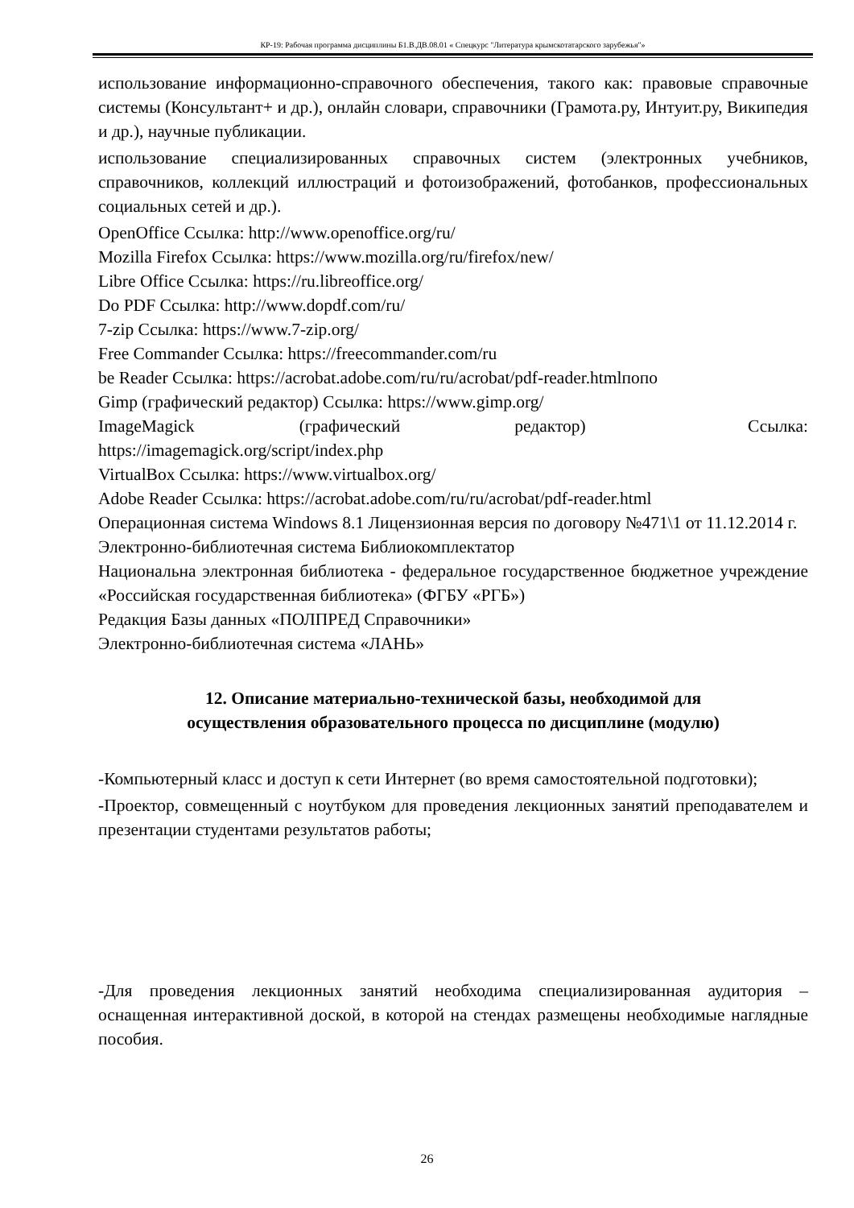КР-19: Рабочая программа дисциплины Б1.В.ДВ.08.01 « Спецкурс "Литература крымскотатарского зарубежья"»
использование информационно-справочного обеспечения, такого как: правовые справочные системы (Консультант+ и др.), онлайн словари, справочники (Грамота.ру, Интуит.ру, Википедия и др.), научные публикации.
использование специализированных справочных систем (электронных учебников, справочников, коллекций иллюстраций и фотоизображений, фотобанков, профессиональных социальных сетей и др.).
OpenOffice Ссылка: http://www.openoffice.org/ru/
Mozilla Firefox Ссылка: https://www.mozilla.org/ru/firefox/new/
Libre Office Ссылка: https://ru.libreoffice.org/
Do PDF Ссылка: http://www.dopdf.com/ru/
7-zip Ссылка: https://www.7-zip.org/
Free Commander Ссылка: https://freecommander.com/ru
be Reader Ссылка: https://acrobat.adobe.com/ru/ru/acrobat/pdf-reader.htmlпопо
Gimp (графический редактор) Ссылка: https://www.gimp.org/
ImageMagick (графический редактор) Ссылка: https://imagemagick.org/script/index.php
VirtualBox Ссылка: https://www.virtualbox.org/
Adobe Reader Ссылка: https://acrobat.adobe.com/ru/ru/acrobat/pdf-reader.html
Операционная система Windows 8.1 Лицензионная версия по договору №471\1 от 11.12.2014 г.
Электронно-библиотечная система Библиокомплектатор
Национальна электронная библиотека - федеральное государственное бюджетное учреждение «Российская государственная библиотека» (ФГБУ «РГБ»)
Редакция Базы данных «ПОЛПРЕД Справочники»
Электронно-библиотечная система «ЛАНЬ»
12. Описание материально-технической базы, необходимой для
осуществления образовательного процесса по дисциплине (модулю)
-Компьютерный класс и доступ к сети Интернет (во время самостоятельной подготовки);
-Проектор, совмещенный с ноутбуком для проведения лекционных занятий преподавателем и презентации студентами результатов работы;
-Для проведения лекционных занятий необходима специализированная аудитория – оснащенная интерактивной доской, в которой на стендах размещены необходимые наглядные пособия.
26